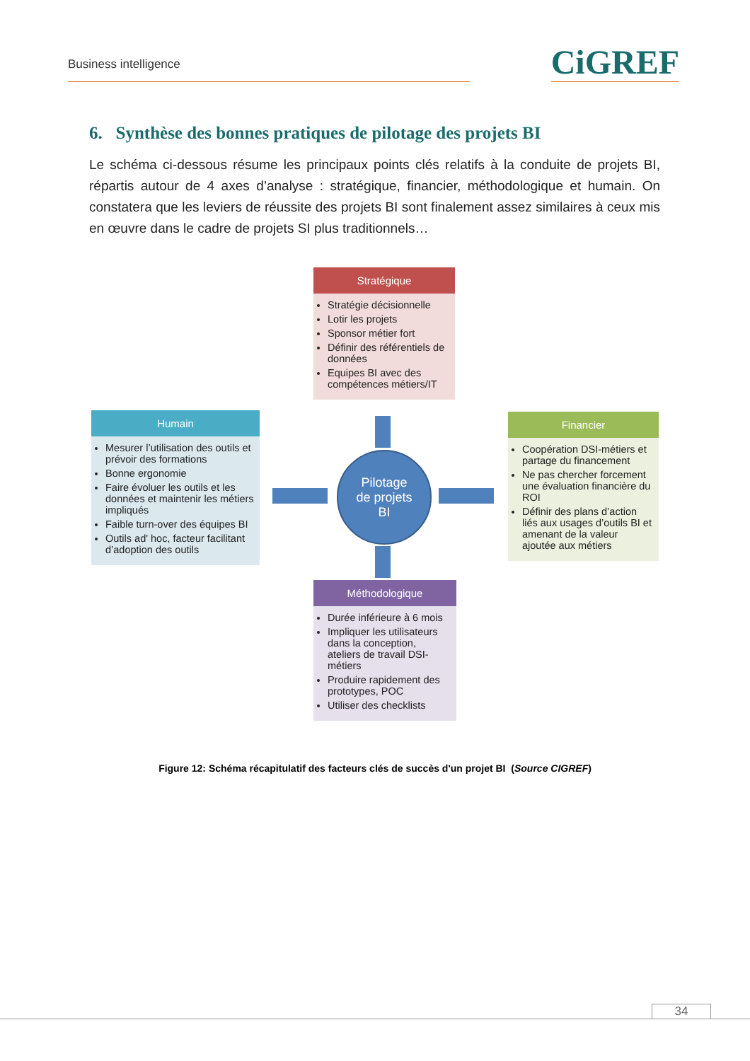Business intelligence
CiGREF
6. Synthèse des bonnes pratiques de pilotage des projets BI
Le schéma ci-dessous résume les principaux points clés relatifs à la conduite de projets BI, répartis autour de 4 axes d’analyse : stratégique, financier, méthodologique et humain. On constatera que les leviers de réussite des projets BI sont finalement assez similaires à ceux mis en œuvre dans le cadre de projets SI plus traditionnels…
Stratégique
Stratégie décisionnelle
Lotir les projets
Sponsor métier fort
Définir des référentiels de données
Equipes BI avec des compétences métiers/IT
Humain
Mesurer l’utilisation des outils et prévoir des formations
Bonne ergonomie
Faire évoluer les outils et les données et maintenir les métiers impliqués
Faible turn-over des équipes BI
Outils ad' hoc, facteur facilitant d’adoption des outils
Pilotage
de projets
BI
Financier
Coopération DSI-métiers et partage du financement
Ne pas chercher forcement une évaluation financière du ROI
Définir des plans d’action liés aux usages d’outils BI et amenant de la valeur ajoutée aux métiers
Méthodologique
Durée inférieure à 6 mois
Impliquer les utilisateurs dans la conception, ateliers de travail DSI-métiers
Produire rapidement des prototypes, POC
Utiliser des checklists
Figure 12: Schéma récapitulatif des facteurs clés de succès d'un projet BI (Source CIGREF)
34